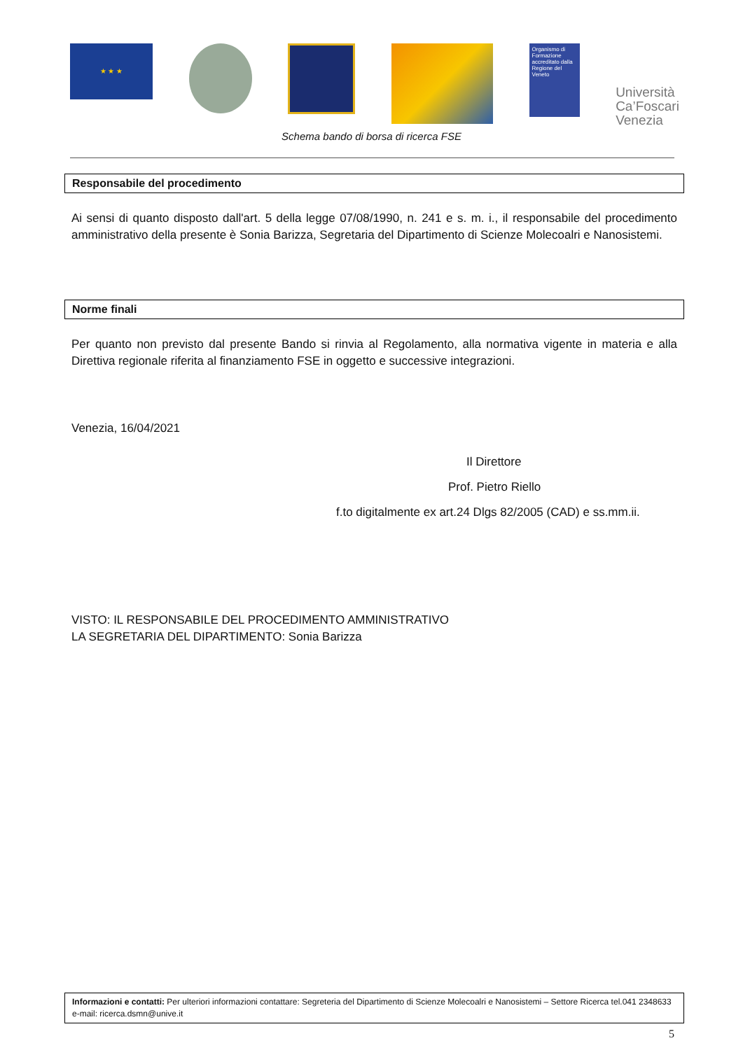★ ★ ★
Organismo di Formazione accreditato dalla Regione del Veneto
Università
Ca’Foscari
Venezia
Schema bando di borsa di ricerca FSE
Responsabile del procedimento
Ai sensi di quanto disposto dall'art. 5 della legge 07/08/1990, n. 241 e s. m. i., il responsabile del procedimento amministrativo della presente è Sonia Barizza, Segretaria del Dipartimento di Scienze Molecoalri e Nanosistemi.
Norme finali
Per quanto non previsto dal presente Bando si rinvia al Regolamento, alla normativa vigente in materia e alla Direttiva regionale riferita al finanziamento FSE in oggetto e successive integrazioni.
Venezia, 16/04/2021
Il Direttore
Prof. Pietro Riello
f.to digitalmente ex art.24 Dlgs 82/2005 (CAD) e ss.mm.ii.
VISTO: IL RESPONSABILE DEL PROCEDIMENTO AMMINISTRATIVO
LA SEGRETARIA DEL DIPARTIMENTO: Sonia Barizza
Informazioni e contatti: Per ulteriori informazioni contattare: Segreteria del Dipartimento di Scienze Molecoalri e Nanosistemi – Settore Ricerca tel.041 2348633 e-mail: ricerca.dsmn@unive.it
5